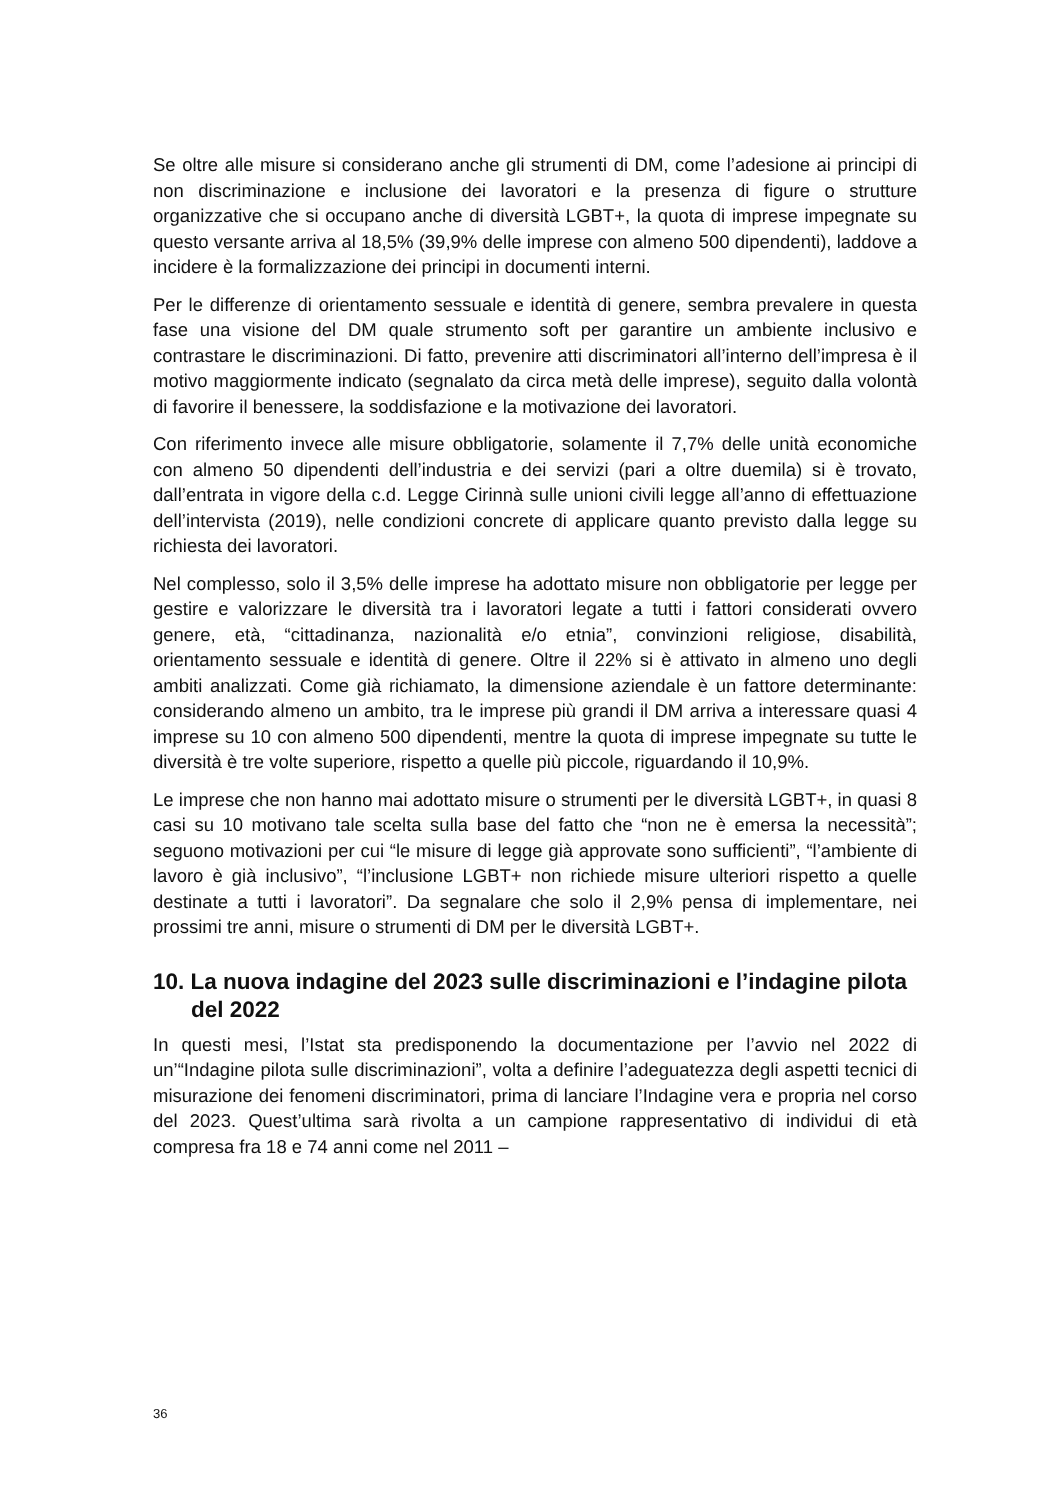Se oltre alle misure si considerano anche gli strumenti di DM, come l’adesione ai principi di non discriminazione e inclusione dei lavoratori e la presenza di figure o strutture organizzative che si occupano anche di diversità LGBT+, la quota di imprese impegnate su questo versante arriva al 18,5% (39,9% delle imprese con almeno 500 dipendenti), laddove a incidere è la formalizzazione dei principi in documenti interni.
Per le differenze di orientamento sessuale e identità di genere, sembra prevalere in questa fase una visione del DM quale strumento soft per garantire un ambiente inclusivo e contrastare le discriminazioni. Di fatto, prevenire atti discriminatori all’interno dell’impresa è il motivo maggiormente indicato (segnalato da circa metà delle imprese), seguito dalla volontà di favorire il benessere, la soddisfazione e la motivazione dei lavoratori.
Con riferimento invece alle misure obbligatorie, solamente il 7,7% delle unità economiche con almeno 50 dipendenti dell’industria e dei servizi (pari a oltre duemila) si è trovato, dall’entrata in vigore della c.d. Legge Cirinnà sulle unioni civili legge all’anno di effettuazione dell’intervista (2019), nelle condizioni concrete di applicare quanto previsto dalla legge su richiesta dei lavoratori.
Nel complesso, solo il 3,5% delle imprese ha adottato misure non obbligatorie per legge per gestire e valorizzare le diversità tra i lavoratori legate a tutti i fattori considerati ovvero genere, età, “cittadinanza, nazionalità e/o etnia”, convinzioni religiose, disabilità, orientamento sessuale e identità di genere. Oltre il 22% si è attivato in almeno uno degli ambiti analizzati. Come già richiamato, la dimensione aziendale è un fattore determinante: considerando almeno un ambito, tra le imprese più grandi il DM arriva a interessare quasi 4 imprese su 10 con almeno 500 dipendenti, mentre la quota di imprese impegnate su tutte le diversità è tre volte superiore, rispetto a quelle più piccole, riguardando il 10,9%.
Le imprese che non hanno mai adottato misure o strumenti per le diversità LGBT+, in quasi 8 casi su 10 motivano tale scelta sulla base del fatto che “non ne è emersa la necessità”; seguono motivazioni per cui “le misure di legge già approvate sono sufficienti”, “l’ambiente di lavoro è già inclusivo”, “l’inclusione LGBT+ non richiede misure ulteriori rispetto a quelle destinate a tutti i lavoratori”. Da segnalare che solo il 2,9% pensa di implementare, nei prossimi tre anni, misure o strumenti di DM per le diversità LGBT+.
10. La nuova indagine del 2023 sulle discriminazioni e l’indagine pilota del 2022
In questi mesi, l’Istat sta predisponendo la documentazione per l’avvio nel 2022 di un’“Indagine pilota sulle discriminazioni”, volta a definire l’adeguatezza degli aspetti tecnici di misurazione dei fenomeni discriminatori, prima di lanciare l’Indagine vera e propria nel corso del 2023. Quest’ultima sarà rivolta a un campione rappresentativo di individui di età compresa fra 18 e 74 anni come nel 2011 –
36